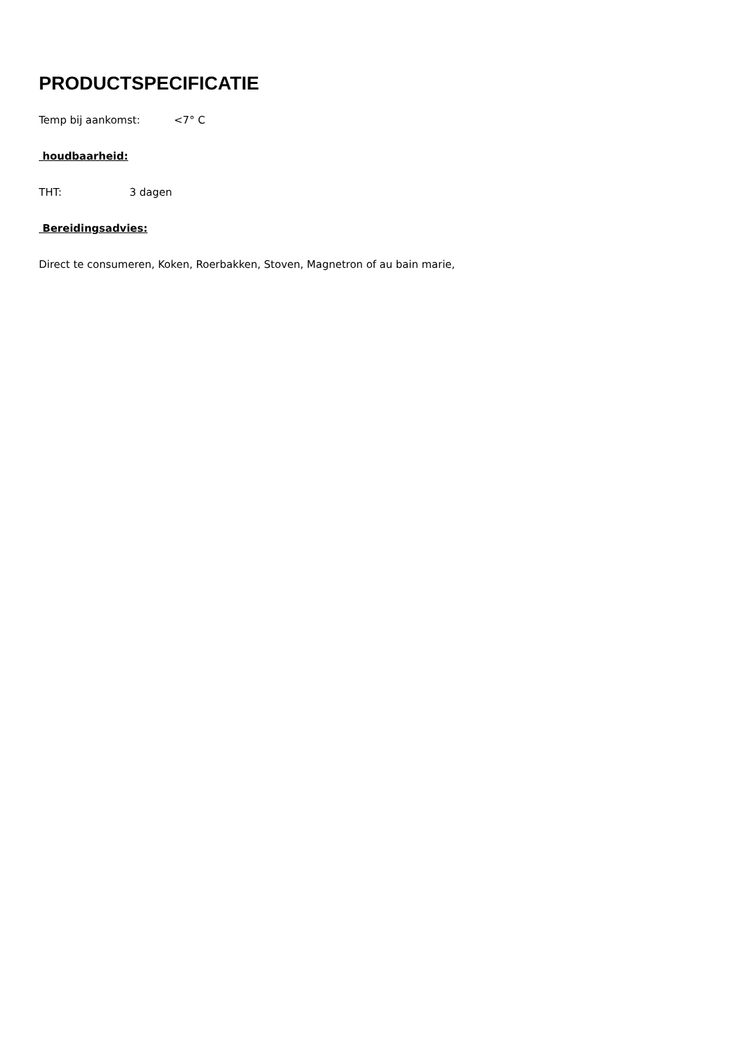PRODUCTSPECIFICATIE
Temp bij aankomst: <7° C
houdbaarheid:
THT: 3 dagen
Bereidingsadvies:
Direct te consumeren, Koken, Roerbakken, Stoven, Magnetron of au bain marie,